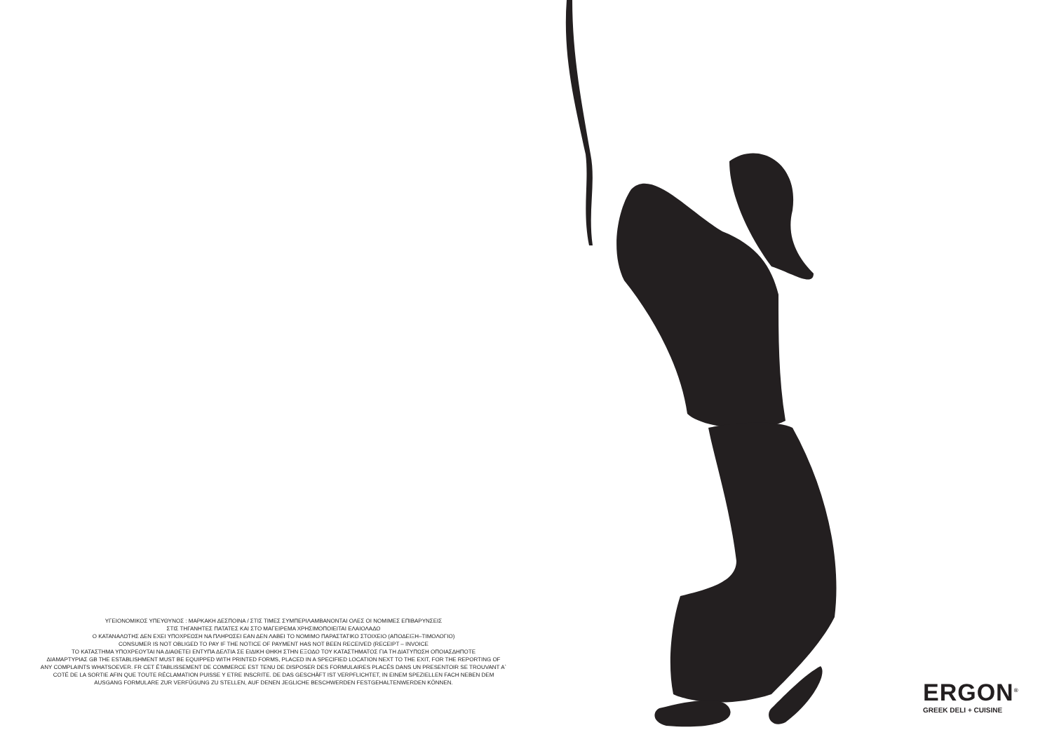ΥΓΕΙΟΝΟΜΙΚΟΣ ΥΠΕΥΘΥΝΟΣ : ΜΑΡΚΑΚΗ ΔΕΣΠΟΙΝΑ / ΣΤΙΣ ΤΙΜΕΣ ΣΥΜΠΕΡΙΛΑΜΒΑΝΟΝΤΑΙ ΟΛΕΣ ΟΙ ΝΟΜΙΜΕΣ ΕΠΙΒΑΡΥΝΣΕΙΣ
ΣΤΙΣ ΤΗΓΑΝΗΤΕΣ ΠΑΤΑΤΕΣ ΚΑΙ ΣΤΟ ΜΑΓΕΙΡΕΜΑ ΧΡΗΣΙΜΟΠΟΙΕΙΤΑΙ ΕΛΑΙΟΛΑΔΟ
Ο ΚΑΤΑΝΑΛΩΤΗΣ ΔΕΝ ΕΧΕΙ ΥΠΟΧΡΕΩΣΗ ΝΑ ΠΛΗΡΩΣΕΙ ΕΑΝ ΔΕΝ ΛΑΒΕΙ ΤΟ ΝΟΜΙΜΟ ΠΑΡΑΣΤΑΤΙΚΟ ΣΤΟΙΧΕΙΟ (ΑΠΟΔΕΙΞΗ–ΤΙΜΟΛΟΓΙΟ)
CONSUMER IS NOT OBLIGED TO PAY IF THE NOTICE OF PAYMENT HAS NOT BEEN RECEIVED (RECEIPT – INVOICE
ΤΟ ΚΑΤΑΣΤΗΜΑ ΥΠΟΧΡΕΟΥΤΑΙ ΝΑ ΔΙΑΘΕΤΕΙ ΕΝΤΥΠΑ ΔΕΛΤΙΑ ΣΕ ΕΙΔΙΚΗ ΘΗΚΗ ΣΤΗΝ ΕΞΟΔΟ ΤΟΥ ΚΑΤΑΣΤΗΜΑΤΟΣ ΓΙΑ ΤΗ ΔΙΑΤΥΠΩΣΗ ΟΠΟΙΑΣΔΗΠΟΤΕ
ΔΙΑΜΑΡΤΥΡΙΑΣ GB THE ESTABLISHMENT MUST BE EQUIPPED WITH PRINTED FORMS, PLACED IN A SPECIFIED LOCATION NEXT TO THE EXIT, FOR THE REPORTING OF
ANY COMPLAINTS WHATSOEVER. FR CET ÉTABLISSEMENT DE COMMERCE EST TENU DE DISPOSER DES FORMULAIRES PLACÉS DANS UN PRESENTOIR SE TROUVANT A`
COTÉ DE LA SORTIE AFIN QUE TOUTE RÉCLAMATION PUISSE Y ETRE INSCRITE. DE DAS GESCHÄFT IST VERPFLICHTET, IN EINEM SPEZIELLEN FACH NEBEN DEM
AUSGANG FORMULARE ZUR VERFÜGUNG ZU STELLEN, AUF DENEN JEGLICHE BESCHWERDEN FESTGEHALTENWERDEN KÖNNEN.
ERGON<sup>®</sup>
GREEK DELI + CUISINE